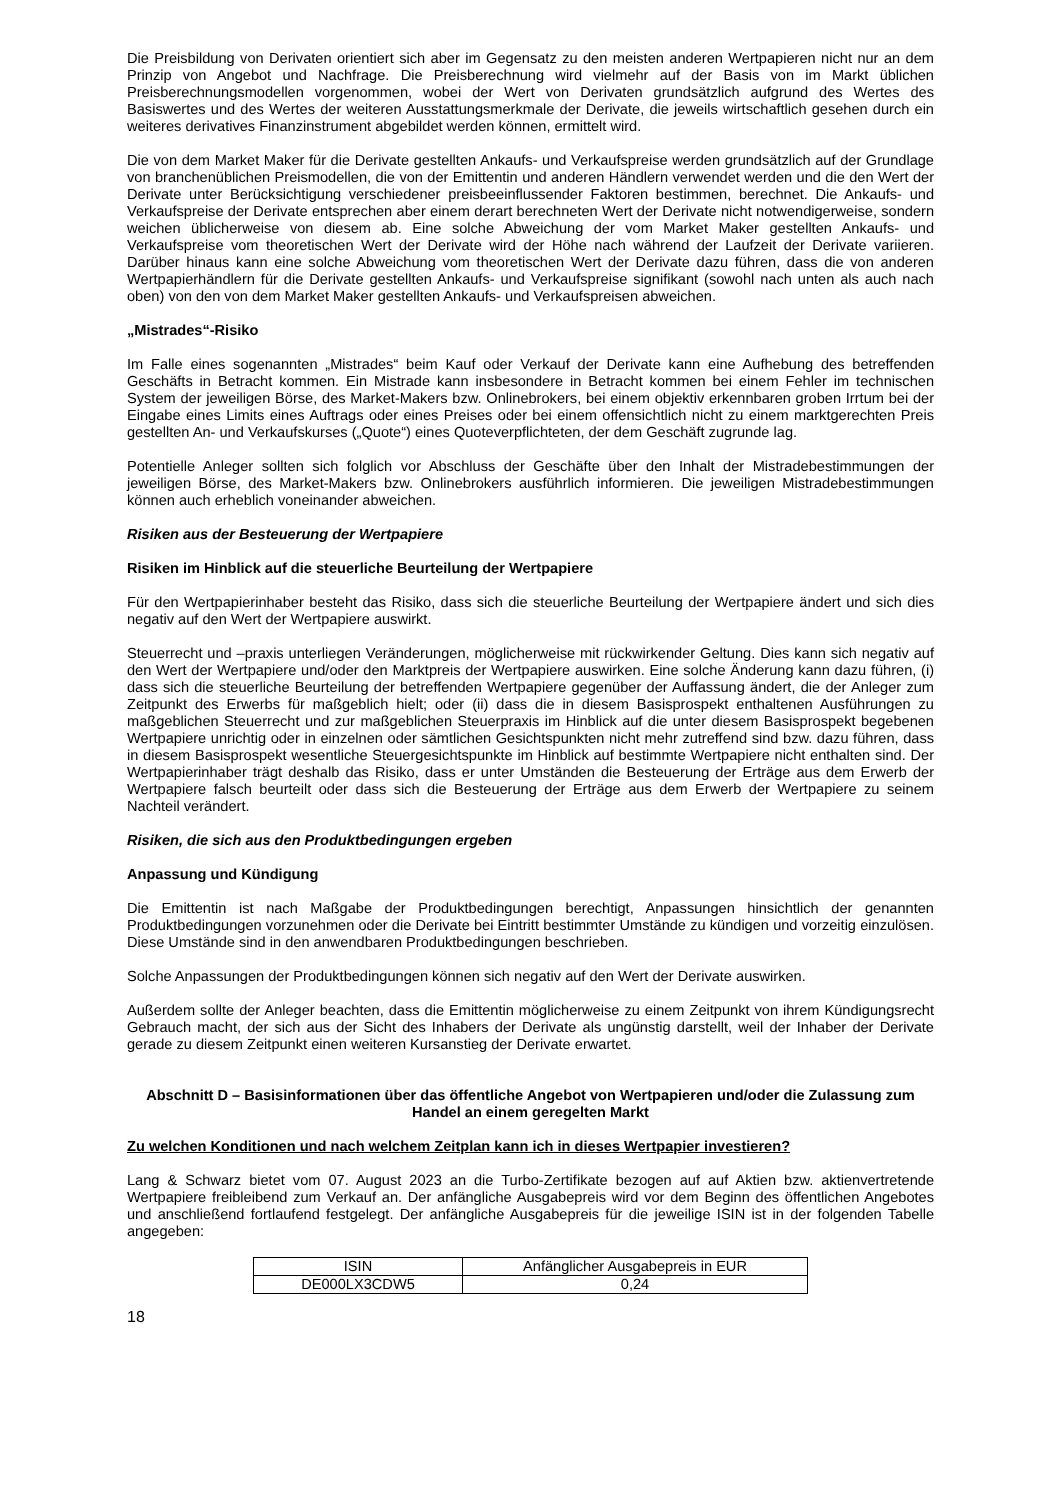Die Preisbildung von Derivaten orientiert sich aber im Gegensatz zu den meisten anderen Wertpapieren nicht nur an dem Prinzip von Angebot und Nachfrage. Die Preisberechnung wird vielmehr auf der Basis von im Markt üblichen Preisberechnungsmodellen vorgenommen, wobei der Wert von Derivaten grundsätzlich aufgrund des Wertes des Basiswertes und des Wertes der weiteren Ausstattungsmerkmale der Derivate, die jeweils wirtschaftlich gesehen durch ein weiteres derivatives Finanzinstrument abgebildet werden können, ermittelt wird.
Die von dem Market Maker für die Derivate gestellten Ankaufs- und Verkaufspreise werden grundsätzlich auf der Grundlage von branchenüblichen Preismodellen, die von der Emittentin und anderen Händlern verwendet werden und die den Wert der Derivate unter Berücksichtigung verschiedener preisbeeinflussender Faktoren bestimmen, berechnet. Die Ankaufs- und Verkaufspreise der Derivate entsprechen aber einem derart berechneten Wert der Derivate nicht notwendigerweise, sondern weichen üblicherweise von diesem ab. Eine solche Abweichung der vom Market Maker gestellten Ankaufs- und Verkaufspreise vom theoretischen Wert der Derivate wird der Höhe nach während der Laufzeit der Derivate variieren. Darüber hinaus kann eine solche Abweichung vom theoretischen Wert der Derivate dazu führen, dass die von anderen Wertpapierhändlern für die Derivate gestellten Ankaufs- und Verkaufspreise signifikant (sowohl nach unten als auch nach oben) von den von dem Market Maker gestellten Ankaufs- und Verkaufspreisen abweichen.
„Mistrades“-Risiko
Im Falle eines sogenannten „Mistrades“ beim Kauf oder Verkauf der Derivate kann eine Aufhebung des betreffenden Geschäfts in Betracht kommen. Ein Mistrade kann insbesondere in Betracht kommen bei einem Fehler im technischen System der jeweiligen Börse, des Market-Makers bzw. Onlinebrokers, bei einem objektiv erkennbaren groben Irrtum bei der Eingabe eines Limits eines Auftrags oder eines Preises oder bei einem offensichtlich nicht zu einem marktgerechten Preis gestellten An- und Verkaufskurses („Quote“) eines Quoteverpflichteten, der dem Geschäft zugrunde lag.
Potentielle Anleger sollten sich folglich vor Abschluss der Geschäfte über den Inhalt der Mistradebestimmungen der jeweiligen Börse, des Market-Makers bzw. Onlinebrokers ausführlich informieren. Die jeweiligen Mistradebestimmungen können auch erheblich voneinander abweichen.
Risiken aus der Besteuerung der Wertpapiere
Risiken im Hinblick auf die steuerliche Beurteilung der Wertpapiere
Für den Wertpapierinhaber besteht das Risiko, dass sich die steuerliche Beurteilung der Wertpapiere ändert und sich dies negativ auf den Wert der Wertpapiere auswirkt.
Steuerrecht und –praxis unterliegen Veränderungen, möglicherweise mit rückwirkender Geltung. Dies kann sich negativ auf den Wert der Wertpapiere und/oder den Marktpreis der Wertpapiere auswirken. Eine solche Änderung kann dazu führen, (i) dass sich die steuerliche Beurteilung der betreffenden Wertpapiere gegenüber der Auffassung ändert, die der Anleger zum Zeitpunkt des Erwerbs für maßgeblich hielt; oder (ii) dass die in diesem Basisprospekt enthaltenen Ausführungen zu maßgeblichen Steuerrecht und zur maßgeblichen Steuerpraxis im Hinblick auf die unter diesem Basisprospekt begebenen Wertpapiere unrichtig oder in einzelnen oder sämtlichen Gesichtspunkten nicht mehr zutreffend sind bzw. dazu führen, dass in diesem Basisprospekt wesentliche Steuergesichtspunkte im Hinblick auf bestimmte Wertpapiere nicht enthalten sind. Der Wertpapierinhaber trägt deshalb das Risiko, dass er unter Umständen die Besteuerung der Erträge aus dem Erwerb der Wertpapiere falsch beurteilt oder dass sich die Besteuerung der Erträge aus dem Erwerb der Wertpapiere zu seinem Nachteil verändert.
Risiken, die sich aus den Produktbedingungen ergeben
Anpassung und Kündigung
Die Emittentin ist nach Maßgabe der Produktbedingungen berechtigt, Anpassungen hinsichtlich der genannten Produktbedingungen vorzunehmen oder die Derivate bei Eintritt bestimmter Umstände zu kündigen und vorzeitig einzulösen. Diese Umstände sind in den anwendbaren Produktbedingungen beschrieben.
Solche Anpassungen der Produktbedingungen können sich negativ auf den Wert der Derivate auswirken.
Außerdem sollte der Anleger beachten, dass die Emittentin möglicherweise zu einem Zeitpunkt von ihrem Kündigungsrecht Gebrauch macht, der sich aus der Sicht des Inhabers der Derivate als ungünstig darstellt, weil der Inhaber der Derivate gerade zu diesem Zeitpunkt einen weiteren Kursanstieg der Derivate erwartet.
Abschnitt D – Basisinformationen über das öffentliche Angebot von Wertpapieren und/oder die Zulassung zum Handel an einem geregelten Markt
Zu welchen Konditionen und nach welchem Zeitplan kann ich in dieses Wertpapier investieren?
Lang & Schwarz bietet vom 07. August 2023 an die Turbo-Zertifikate bezogen auf auf Aktien bzw. aktienvertretende Wertpapiere freibleibend zum Verkauf an. Der anfängliche Ausgabepreis wird vor dem Beginn des öffentlichen Angebotes und anschließend fortlaufend festgelegt. Der anfängliche Ausgabepreis für die jeweilige ISIN ist in der folgenden Tabelle angegeben:
| ISIN | Anfänglicher Ausgabepreis in EUR |
| --- | --- |
| DE000LX3CDW5 | 0,24 |
18